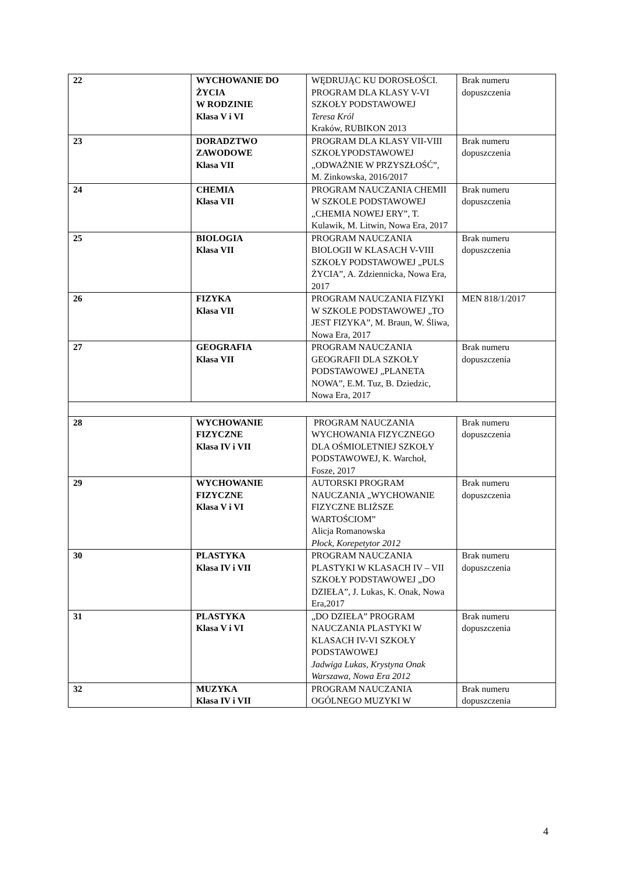| 22 | WYCHOWANIE DO ŻYCIA W RODZINIE Klasa V i VI | WĘDRUJĄC KU DOROSŁOŚCI. PROGRAM DLA KLASY V-VI SZKOŁY PODSTAWOWEJ Teresa Król Kraków, RUBIKON 2013 | Brak numeru dopuszczenia |
| 23 | DORADZTWO ZAWODOWE Klasa VII | PROGRAM DLA KLASY VII-VIII SZKOŁYPODSTAWOWEJ „ODWAŻNIE W PRZYSZŁOŚĆ”, M. Zinkowska, 2016/2017 | Brak numeru dopuszczenia |
| 24 | CHEMIA Klasa VII | PROGRAM NAUCZANIA CHEMII W SZKOLE PODSTAWOWEJ „CHEMIA NOWEJ ERY”, T. Kulawik, M. Litwin, Nowa Era, 2017 | Brak numeru dopuszczenia |
| 25 | BIOLOGIA Klasa VII | PROGRAM NAUCZANIA BIOLOGII W KLASACH V-VIII SZKOŁY PODSTAWOWEJ „PULS ŻYCIA”, A. Zdziennicka, Nowa Era, 2017 | Brak numeru dopuszczenia |
| 26 | FIZYKA Klasa VII | PROGRAM NAUCZANIA FIZYKI W SZKOLE PODSTAWOWEJ „TO JEST FIZYKA”, M. Braun, W. Śliwa, Nowa Era, 2017 | MEN 818/1/2017 |
| 27 | GEOGRAFIA Klasa VII | PROGRAM NAUCZANIA GEOGRAFII DLA SZKOŁY PODSTAWOWEJ „PLANETA NOWA”, E.M. Tuz, B. Dziedzic, Nowa Era, 2017 | Brak numeru dopuszczenia |
| 28 | WYCHOWANIE FIZYCZNE Klasa IV i VII | PROGRAM NAUCZANIA WYCHOWANIA FIZYCZNEGO DLA OŚMIOLETNIEJ SZKOŁY PODSTAWOWEJ, K. Warchoł, Fosze, 2017 | Brak numeru dopuszczenia |
| 29 | WYCHOWANIE FIZYCZNE Klasa V i VI | AUTORSKI PROGRAM NAUCZANIA „WYCHOWANIE FIZYCZNE BLIŻSZE WARTOŚCIOM” Alicja Romanowska Płock, Korepetytor 2012 | Brak numeru dopuszczenia |
| 30 | PLASTYKA Klasa IV i VII | PROGRAM NAUCZANIA PLASTYKI W KLASACH IV – VII SZKOŁY PODSTAWOWEJ „DO DZIEŁA”, J. Lukas, K. Onak, Nowa Era,2017 | Brak numeru dopuszczenia |
| 31 | PLASTYKA Klasa V i VI | „DO DZIEŁA” PROGRAM NAUCZANIA PLASTYKI W KLASACH IV-VI SZKOŁY PODSTAWOWEJ Jadwiga Lukas, Krystyna Onak Warszawa, Nowa Era 2012 | Brak numeru dopuszczenia |
| 32 | MUZYKA Klasa IV i VII | PROGRAM NAUCZANIA OGÓLNEGO MUZYKI W | Brak numeru dopuszczenia |
4